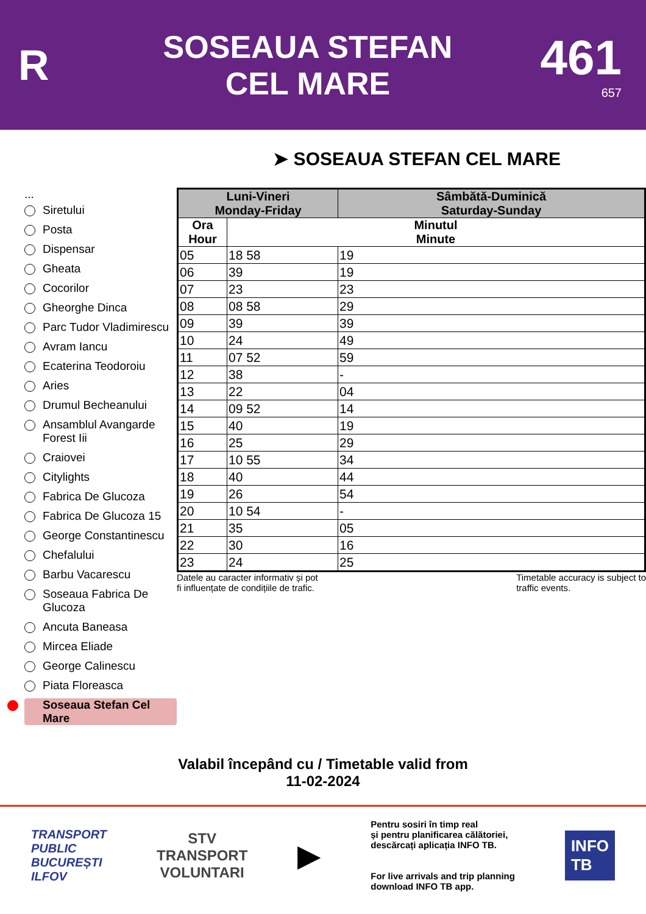R
SOSEAUA STEFAN
CEL MARE
461
657
➤ SOSEAUA STEFAN CEL MARE
...
Siretului
Posta
Dispensar
Gheata
Cocorilor
Gheorghe Dinca
Parc Tudor Vladimirescu
Avram Iancu
Ecaterina Teodoroiu
Aries
Drumul Becheanului
Ansamblul Avangarde Forest Iii
Craiovei
Citylights
Fabrica De Glucoza
Fabrica De Glucoza 15
George Constantinescu
Chefalului
Barbu Vacarescu
Soseaua Fabrica De Glucoza
Ancuta Baneasa
Mircea Eliade
George Calinescu
Piata Floreasca
Soseaua Stefan Cel Mare
| Luni-Vineri Monday-Friday | | Sâmbătă-Duminică Saturday-Sunday |
| --- | --- | --- |
| Ora Hour | Minutul Minute | |
| 05 | 18 58 | 19 |
| 06 | 39 | 19 |
| 07 | 23 | 23 |
| 08 | 08 58 | 29 |
| 09 | 39 | 39 |
| 10 | 24 | 49 |
| 11 | 07 52 | 59 |
| 12 | 38 | - |
| 13 | 22 | 04 |
| 14 | 09 52 | 14 |
| 15 | 40 | 19 |
| 16 | 25 | 29 |
| 17 | 10 55 | 34 |
| 18 | 40 | 44 |
| 19 | 26 | 54 |
| 20 | 10 54 | - |
| 21 | 35 | 05 |
| 22 | 30 | 16 |
| 23 | 24 | 25 |
Datele au caracter informativ și pot
fi influențate de condițiile de trafic. Timetable accuracy is subject to
traffic events.
Valabil începând cu / Timetable valid from
11-02-2024
TRANSPORT
PUBLIC
BUCUREȘTI
ILFOV
STV
TRANSPORT
VOLUNTARI
▶
Pentru sosiri în timp real
și pentru planificarea călătoriei,
descărcați aplicația INFO TB.
For live arrivals and trip planning
download INFO TB app.
INFO
TB